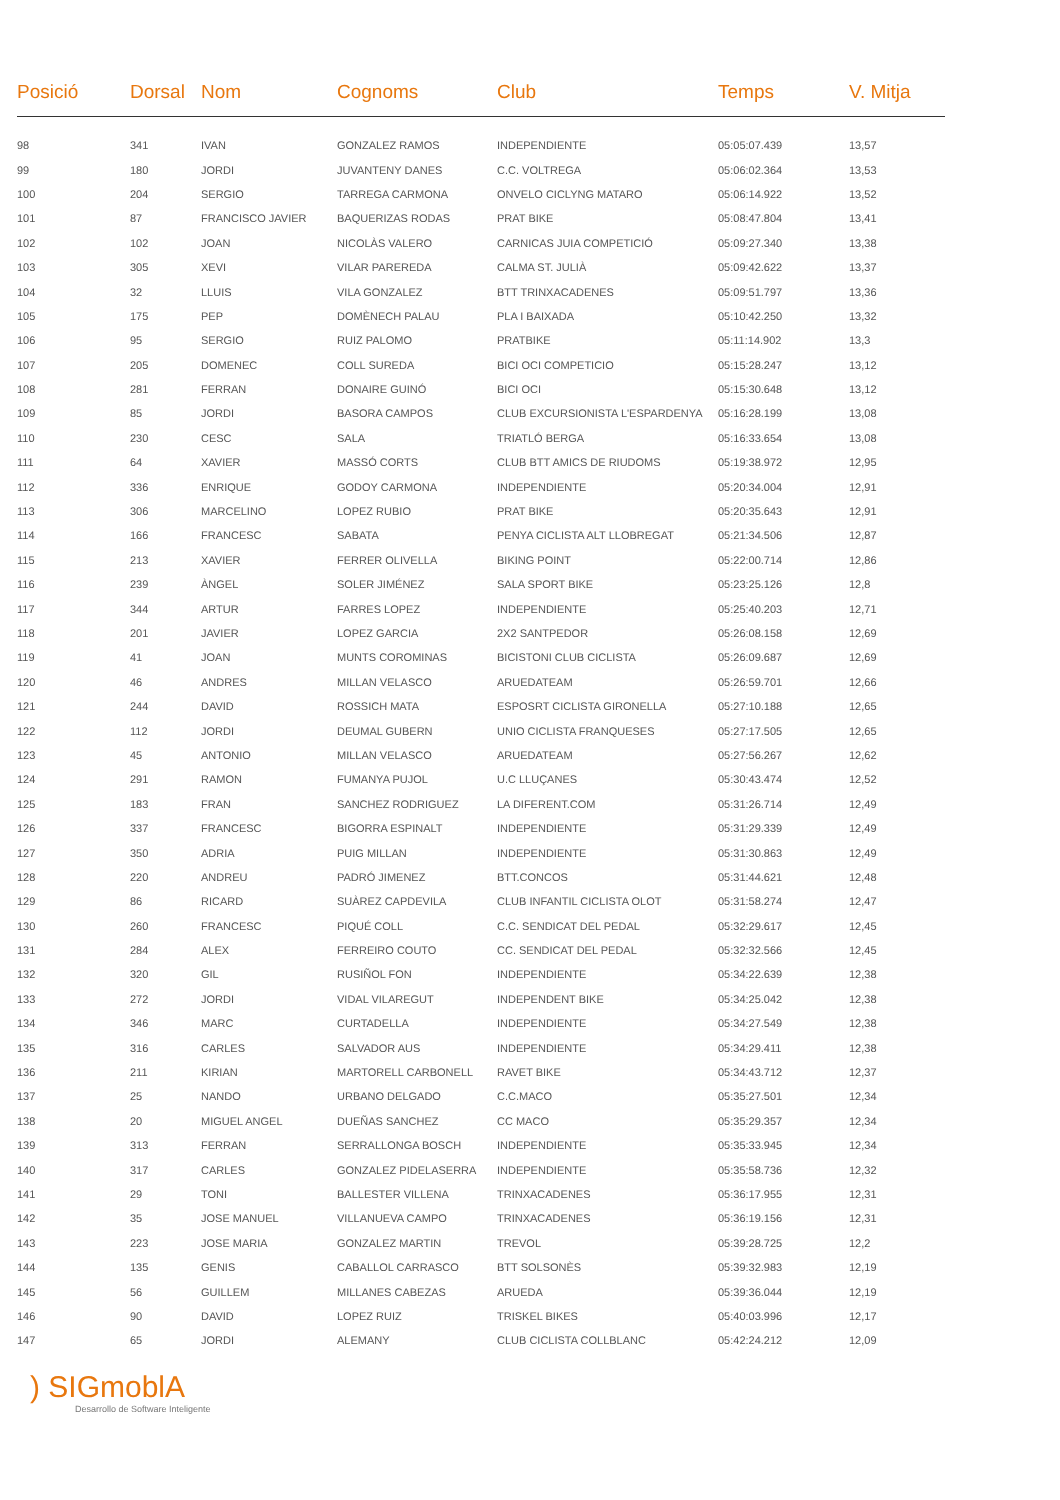| Posició | Dorsal | Nom | Cognoms | Club | Temps | V. Mitja |
| --- | --- | --- | --- | --- | --- | --- |
| 98 | 341 | IVAN | GONZALEZ RAMOS | INDEPENDIENTE | 05:05:07.439 | 13,57 |
| 99 | 180 | JORDI | JUVANTENY DANES | C.C. VOLTREGA | 05:06:02.364 | 13,53 |
| 100 | 204 | SERGIO | TARREGA CARMONA | ONVELO CICLYNG MATARO | 05:06:14.922 | 13,52 |
| 101 | 87 | FRANCISCO JAVIER | BAQUERIZAS RODAS | PRAT BIKE | 05:08:47.804 | 13,41 |
| 102 | 102 | JOAN | NICOLÀS VALERO | CARNICAS JUIA COMPETICIÓ | 05:09:27.340 | 13,38 |
| 103 | 305 | XEVI | VILAR PAREREDA | CALMA ST. JULIÀ | 05:09:42.622 | 13,37 |
| 104 | 32 | LLUIS | VILA GONZALEZ | BTT TRINXACADENES | 05:09:51.797 | 13,36 |
| 105 | 175 | PEP | DOMÈNECH PALAU | PLA I BAIXADA | 05:10:42.250 | 13,32 |
| 106 | 95 | SERGIO | RUIZ PALOMO | PRATBIKE | 05:11:14.902 | 13,3 |
| 107 | 205 | DOMENEC | COLL SUREDA | BICI OCI COMPETICIO | 05:15:28.247 | 13,12 |
| 108 | 281 | FERRAN | DONAIRE GUINÓ | BICI OCI | 05:15:30.648 | 13,12 |
| 109 | 85 | JORDI | BASORA CAMPOS | CLUB EXCURSIONISTA L'ESPARDENYA | 05:16:28.199 | 13,08 |
| 110 | 230 | CESC | SALA | TRIATLÓ BERGA | 05:16:33.654 | 13,08 |
| 111 | 64 | XAVIER | MASSÓ CORTS | CLUB BTT AMICS DE RIUDOMS | 05:19:38.972 | 12,95 |
| 112 | 336 | ENRIQUE | GODOY CARMONA | INDEPENDIENTE | 05:20:34.004 | 12,91 |
| 113 | 306 | MARCELINO | LOPEZ RUBIO | PRAT BIKE | 05:20:35.643 | 12,91 |
| 114 | 166 | FRANCESC | SABATA | PENYA CICLISTA ALT LLOBREGAT | 05:21:34.506 | 12,87 |
| 115 | 213 | XAVIER | FERRER OLIVELLA | BIKING POINT | 05:22:00.714 | 12,86 |
| 116 | 239 | ÀNGEL | SOLER JIMÉNEZ | SALA SPORT BIKE | 05:23:25.126 | 12,8 |
| 117 | 344 | ARTUR | FARRES LOPEZ | INDEPENDIENTE | 05:25:40.203 | 12,71 |
| 118 | 201 | JAVIER | LOPEZ GARCIA | 2X2 SANTPEDOR | 05:26:08.158 | 12,69 |
| 119 | 41 | JOAN | MUNTS COROMINAS | BICISTONI CLUB CICLISTA | 05:26:09.687 | 12,69 |
| 120 | 46 | ANDRES | MILLAN VELASCO | ARUEDATEAM | 05:26:59.701 | 12,66 |
| 121 | 244 | DAVID | ROSSICH MATA | ESPOSRT CICLISTA GIRONELLA | 05:27:10.188 | 12,65 |
| 122 | 112 | JORDI | DEUMAL GUBERN | UNIO CICLISTA FRANQUESES | 05:27:17.505 | 12,65 |
| 123 | 45 | ANTONIO | MILLAN VELASCO | ARUEDATEAM | 05:27:56.267 | 12,62 |
| 124 | 291 | RAMON | FUMANYA PUJOL | U.C LLUÇANES | 05:30:43.474 | 12,52 |
| 125 | 183 | FRAN | SANCHEZ RODRIGUEZ | LA DIFERENT.COM | 05:31:26.714 | 12,49 |
| 126 | 337 | FRANCESC | BIGORRA ESPINALT | INDEPENDIENTE | 05:31:29.339 | 12,49 |
| 127 | 350 | ADRIA | PUIG MILLAN | INDEPENDIENTE | 05:31:30.863 | 12,49 |
| 128 | 220 | ANDREU | PADRÓ JIMENEZ | BTT.CONCOS | 05:31:44.621 | 12,48 |
| 129 | 86 | RICARD | SUÀREZ CAPDEVILA | CLUB INFANTIL CICLISTA OLOT | 05:31:58.274 | 12,47 |
| 130 | 260 | FRANCESC | PIQUÉ COLL | C.C. SENDICAT DEL PEDAL | 05:32:29.617 | 12,45 |
| 131 | 284 | ALEX | FERREIRO COUTO | CC. SENDICAT DEL PEDAL | 05:32:32.566 | 12,45 |
| 132 | 320 | GIL | RUSIÑOL FON | INDEPENDIENTE | 05:34:22.639 | 12,38 |
| 133 | 272 | JORDI | VIDAL VILAREGUT | INDEPENDENT BIKE | 05:34:25.042 | 12,38 |
| 134 | 346 | MARC | CURTADELLA | INDEPENDIENTE | 05:34:27.549 | 12,38 |
| 135 | 316 | CARLES | SALVADOR AUS | INDEPENDIENTE | 05:34:29.411 | 12,38 |
| 136 | 211 | KIRIAN | MARTORELL CARBONELL | RAVET BIKE | 05:34:43.712 | 12,37 |
| 137 | 25 | NANDO | URBANO DELGADO | C.C.MACO | 05:35:27.501 | 12,34 |
| 138 | 20 | MIGUEL ANGEL | DUEÑAS SANCHEZ | CC MACO | 05:35:29.357 | 12,34 |
| 139 | 313 | FERRAN | SERRALLONGA BOSCH | INDEPENDIENTE | 05:35:33.945 | 12,34 |
| 140 | 317 | CARLES | GONZALEZ PIDELASERRA | INDEPENDIENTE | 05:35:58.736 | 12,32 |
| 141 | 29 | TONI | BALLESTER VILLENA | TRINXACADENES | 05:36:17.955 | 12,31 |
| 142 | 35 | JOSE MANUEL | VILLANUEVA CAMPO | TRINXACADENES | 05:36:19.156 | 12,31 |
| 143 | 223 | JOSE MARIA | GONZALEZ MARTIN | TREVOL | 05:39:28.725 | 12,2 |
| 144 | 135 | GENIS | CABALLOL CARRASCO | BTT SOLSONÈS | 05:39:32.983 | 12,19 |
| 145 | 56 | GUILLEM | MILLANES CABEZAS | ARUEDA | 05:39:36.044 | 12,19 |
| 146 | 90 | DAVID | LOPEZ RUIZ | TRISKEL BIKES | 05:40:03.996 | 12,17 |
| 147 | 65 | JORDI | ALEMANY | CLUB CICLISTA COLLBLANC | 05:42:24.212 | 12,09 |
) SIGmoblA
Desarrollo de Software Inteligente